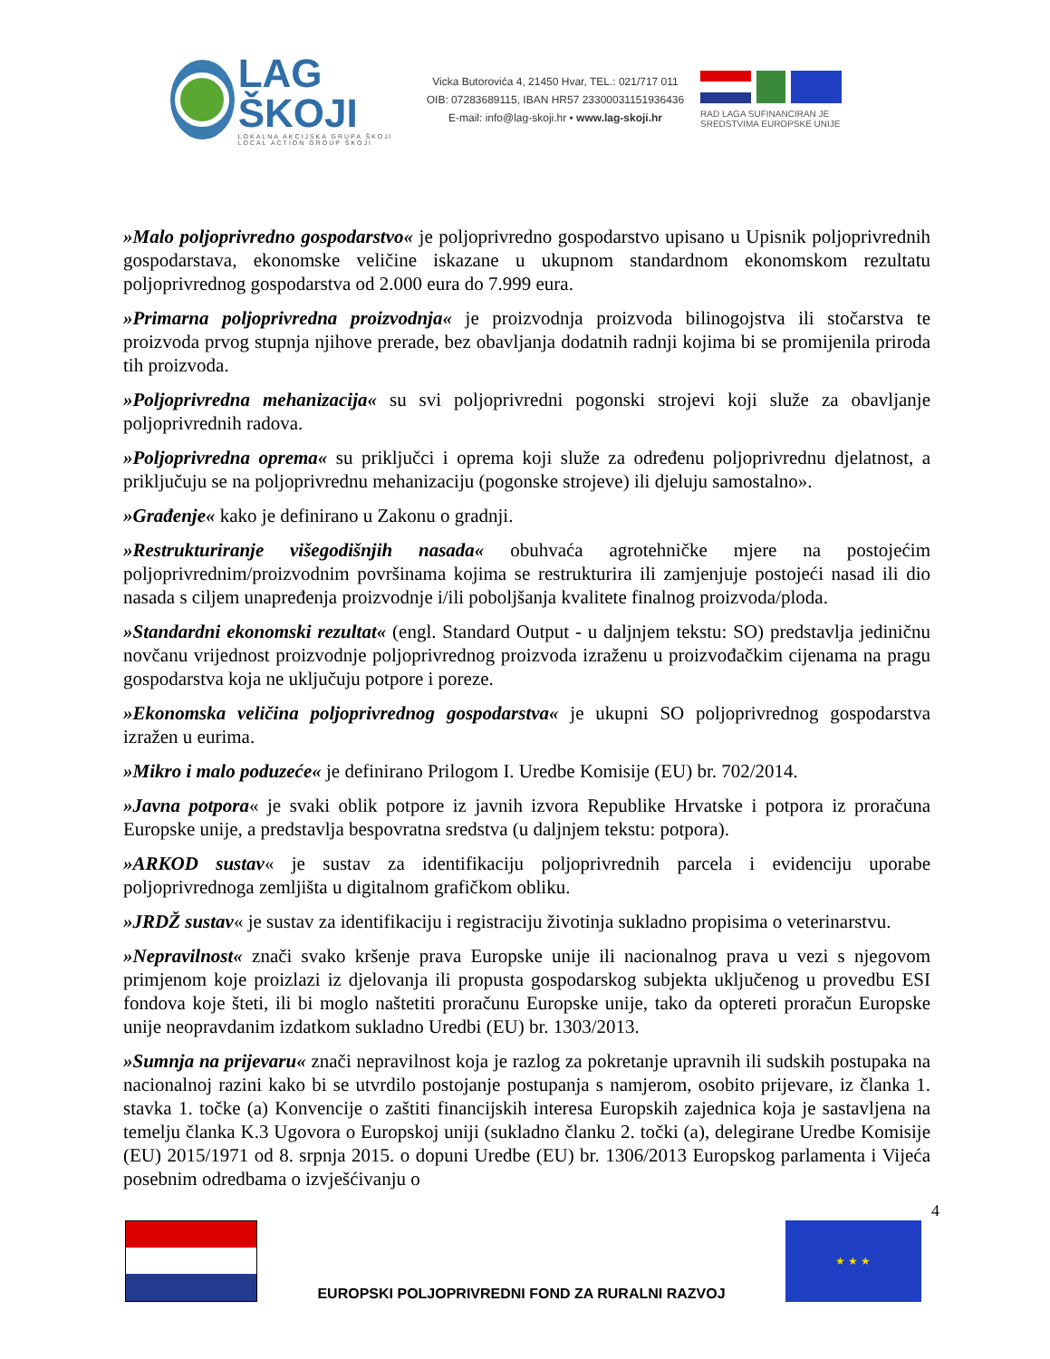LAG ŠKOJI
LOKALNA AKCIJSKA GRUPA ŠKOJI
LOCAL ACTION GROUP ŠKOJI
Vicka Butorovića 4, 21450 Hvar, TEL.: 021/717 011
OIB: 07283689115, IBAN HR57 2330003115193​6436
E-mail: info@lag-skoji.hr • www.lag-skoji.hr
RAD LAGA SUFINANCIRAN JE SREDSTVIMA EUROPSKE UNIJE
»Malo poljoprivredno gospodarstvo« je poljoprivredno gospodarstvo upisano u Upisnik poljoprivrednih gospodarstava, ekonomske veličine iskazane u ukupnom standardnom ekonomskom rezultatu poljoprivrednog gospodarstva od 2.000 eura do 7.999 eura.
»Primarna poljoprivredna proizvodnja« je proizvodnja proizvoda bilinogojstva ili stočarstva te proizvoda prvog stupnja njihove prerade, bez obavljanja dodatnih radnji kojima bi se promijenila priroda tih proizvoda.
»Poljoprivredna mehanizacija« su svi poljoprivredni pogonski strojevi koji služe za obavljanje poljoprivrednih radova.
»Poljoprivredna oprema« su priključci i oprema koji služe za određenu poljoprivrednu djelatnost, a priključuju se na poljoprivrednu mehanizaciju (pogonske strojeve) ili djeluju samostalno».
»Građenje« kako je definirano u Zakonu o gradnji.
»Restrukturiranje višegodišnjih nasada« obuhvaća agrotehničke mjere na postojećim poljoprivrednim/proizvodnim površinama kojima se restrukturira ili zamjenjuje postojeći nasad ili dio nasada s ciljem unapređenja proizvodnje i/ili poboljšanja kvalitete finalnog proizvoda/ploda.
»Standardni ekonomski rezultat« (engl. Standard Output - u daljnjem tekstu: SO) predstavlja jediničnu novčanu vrijednost proizvodnje poljoprivrednog proizvoda izraženu u proizvođačkim cijenama na pragu gospodarstva koja ne uključuju potpore i poreze.
»Ekonomska veličina poljoprivrednog gospodarstva« je ukupni SO poljoprivrednog gospodarstva izražen u eurima.
»Mikro i malo poduzeće« je definirano Prilogom I. Uredbe Komisije (EU) br. 702/2014.
»Javna potpora« je svaki oblik potpore iz javnih izvora Republike Hrvatske i potpora iz proračuna Europske unije, a predstavlja bespovratna sredstva (u daljnjem tekstu: potpora).
»ARKOD sustav« je sustav za identifikaciju poljoprivrednih parcela i evidenciju uporabe poljoprivrednoga zemljišta u digitalnom grafičkom obliku.
»JRDŽ sustav« je sustav za identifikaciju i registraciju životinja sukladno propisima o veterinarstvu.
»Nepravilnost« znači svako kršenje prava Europske unije ili nacionalnog prava u vezi s njegovom primjenom koje proizlazi iz djelovanja ili propusta gospodarskog subjekta uključenog u provedbu ESI fondova koje šteti, ili bi moglo naštetiti proračunu Europske unije, tako da optereti proračun Europske unije neopravdanim izdatkom sukladno Uredbi (EU) br. 1303/2013.
»Sumnja na prijevaru« znači nepravilnost koja je razlog za pokretanje upravnih ili sudskih postupaka na nacionalnoj razini kako bi se utvrdilo postojanje postupanja s namjerom, osobito prijevare, iz članka 1. stavka 1. točke (a) Konvencije o zaštiti financijskih interesa Europskih zajednica koja je sastavljena na temelju članka K.3 Ugovora o Europskoj uniji (sukladno članku 2. točki (a), delegirane Uredbe Komisije (EU) 2015/1971 od 8. srpnja 2015. o dopuni Uredbe (EU) br. 1306/2013 Europskog parlamenta i Vijeća posebnim odredbama o izvješćivanju o
4
EUROPSKI POLJOPRIVREDNI FOND ZA RURALNI RAZVOJ
★ ★ ★